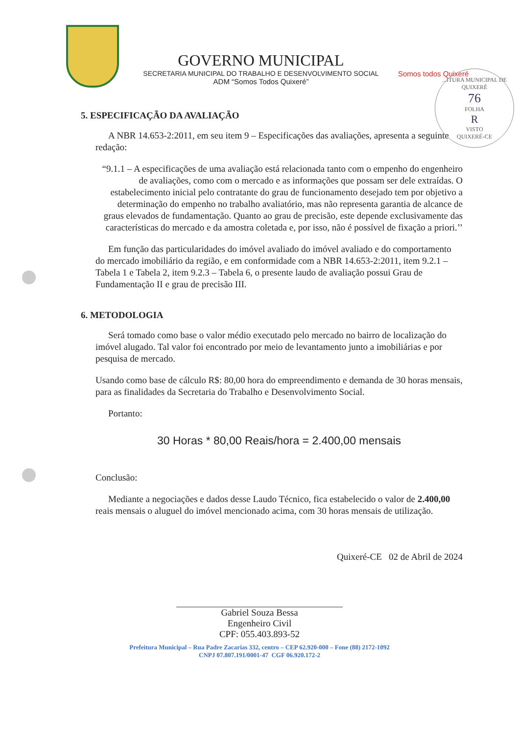GOVERNO MUNICIPAL
SECRETARIA MUNICIPAL DO TRABALHO E DESENVOLVIMENTO SOCIAL
ADM “Somos Todos Quixeré”
Somos todos Quixeré
...ITURA MUNICIPAL DE QUIXERÉ
76
FOLHA
R
VISTO
QUIXERÉ-CE
5. ESPECIFICAÇÃO DA AVALIAÇÃO
A NBR 14.653-2:2011, em seu item 9 – Especificações das avaliações, apresenta a seguinte redação:
“9.1.1 – A especificações de uma avaliação está relacionada tanto com o empenho do engenheiro de avaliações, como com o mercado e as informações que possam ser dele extraídas. O estabelecimento inicial pelo contratante do grau de funcionamento desejado tem por objetivo a determinação do empenho no trabalho avaliatório, mas não representa garantia de alcance de graus elevados de fundamentação. Quanto ao grau de precisão, este depende exclusivamente das características do mercado e da amostra coletada e, por isso, não é possível de fixação a priori.’’
Em função das particularidades do imóvel avaliado do imóvel avaliado e do comportamento do mercado imobiliário da região, e em conformidade com a NBR 14.653-2:2011, item 9.2.1 – Tabela 1 e Tabela 2, item 9.2.3 – Tabela 6, o presente laudo de avaliação possui Grau de Fundamentação II e grau de precisão III.
6. METODOLOGIA
Será tomado como base o valor médio executado pelo mercado no bairro de localização do imóvel alugado. Tal valor foi encontrado por meio de levantamento junto a imobiliárias e por pesquisa de mercado.
Usando como base de cálculo R$: 80,00 hora do empreendimento e demanda de 30 horas mensais, para as finalidades da Secretaria do Trabalho e Desenvolvimento Social.
Portanto:
30 Horas * 80,00 Reais/hora = 2.400,00 mensais
Conclusão:
Mediante a negociações e dados desse Laudo Técnico, fica estabelecido o valor de 2.400,00 reais mensais o aluguel do imóvel mencionado acima, com 30 horas mensais de utilização.
Quixeré-CE 02 de Abril de 2024
Gabriel Souza Bessa
Engenheiro Civil
CPF: 055.403.893-52
Prefeitura Municipal – Rua Padre Zacarias 332, centro – CEP 62.920-000 – Fone (88) 2172-1092
CNPJ 07.807.191/0001-47 CGF 06.920.172-2